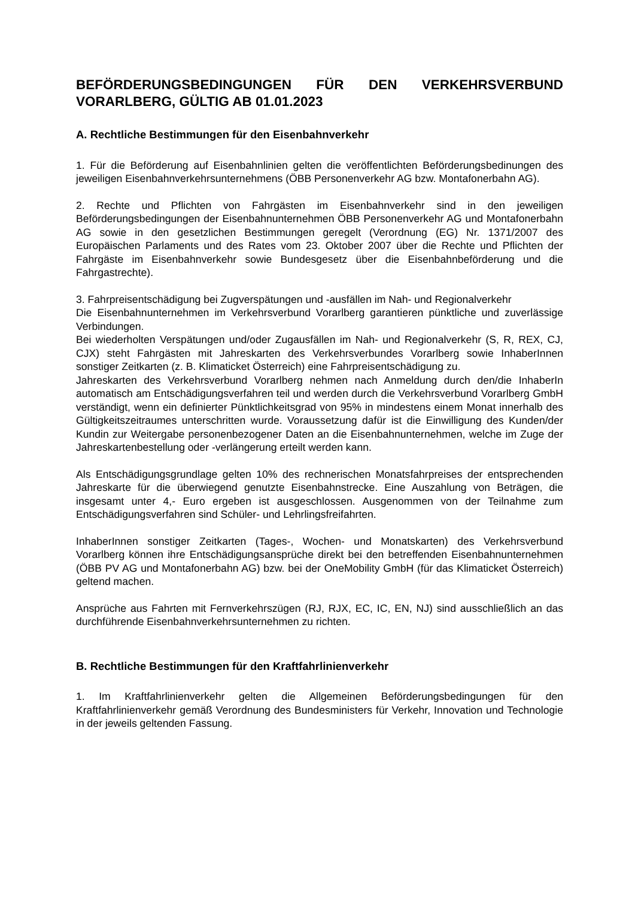BEFÖRDERUNGSBEDINGUNGEN FÜR DEN VERKEHRSVERBUND VORARLBERG, GÜLTIG AB 01.01.2023
A. Rechtliche Bestimmungen für den Eisenbahnverkehr
1. Für die Beförderung auf Eisenbahnlinien gelten die veröffentlichten Beförderungsbedinungen des jeweiligen Eisenbahnverkehrsunternehmens (ÖBB Personenverkehr AG bzw. Montafonerbahn AG).
2. Rechte und Pflichten von Fahrgästen im Eisenbahnverkehr sind in den jeweiligen Beförderungsbedingungen der Eisenbahnunternehmen ÖBB Personenverkehr AG und Montafonerbahn AG sowie in den gesetzlichen Bestimmungen geregelt (Verordnung (EG) Nr. 1371/2007 des Europäischen Parlaments und des Rates vom 23. Oktober 2007 über die Rechte und Pflichten der Fahrgäste im Eisenbahnverkehr sowie Bundesgesetz über die Eisenbahnbeförderung und die Fahrgastrechte).
3. Fahrpreisentschädigung bei Zugverspätungen und -ausfällen im Nah- und Regionalverkehr
Die Eisenbahnunternehmen im Verkehrsverbund Vorarlberg garantieren pünktliche und zuverlässige Verbindungen.
Bei wiederholten Verspätungen und/oder Zugausfällen im Nah- und Regionalverkehr (S, R, REX, CJ, CJX) steht Fahrgästen mit Jahreskarten des Verkehrsverbundes Vorarlberg sowie InhaberInnen sonstiger Zeitkarten (z. B. Klimaticket Österreich) eine Fahrpreisentschädigung zu.
Jahreskarten des Verkehrsverbund Vorarlberg nehmen nach Anmeldung durch den/die InhaberIn automatisch am Entschädigungsverfahren teil und werden durch die Verkehrsverbund Vorarlberg GmbH verständigt, wenn ein definierter Pünktlichkeitsgrad von 95% in mindestens einem Monat innerhalb des Gültigkeitszeitraumes unterschritten wurde. Voraussetzung dafür ist die Einwilligung des Kunden/der Kundin zur Weitergabe personenbezogener Daten an die Eisenbahnunternehmen, welche im Zuge der Jahreskartenbestellung oder -verlängerung erteilt werden kann.
Als Entschädigungsgrundlage gelten 10% des rechnerischen Monatsfahrpreises der entsprechenden Jahreskarte für die überwiegend genutzte Eisenbahnstrecke. Eine Auszahlung von Beträgen, die insgesamt unter 4,- Euro ergeben ist ausgeschlossen. Ausgenommen von der Teilnahme zum Entschädigungsverfahren sind Schüler- und Lehrlingsfreifahrten.
InhaberInnen sonstiger Zeitkarten (Tages-, Wochen- und Monatskarten) des Verkehrsverbund Vorarlberg können ihre Entschädigungsansprüche direkt bei den betreffenden Eisenbahnunternehmen (ÖBB PV AG und Montafonerbahn AG) bzw. bei der OneMobility GmbH (für das Klimaticket Österreich) geltend machen.
Ansprüche aus Fahrten mit Fernverkehrszügen (RJ, RJX, EC, IC, EN, NJ) sind ausschließlich an das durchführende Eisenbahnverkehrsunternehmen zu richten.
B. Rechtliche Bestimmungen für den Kraftfahrlinienverkehr
1. Im Kraftfahrlinienverkehr gelten die Allgemeinen Beförderungsbedingungen für den Kraftfahrlinienverkehr gemäß Verordnung des Bundesministers für Verkehr, Innovation und Technologie in der jeweils geltenden Fassung.